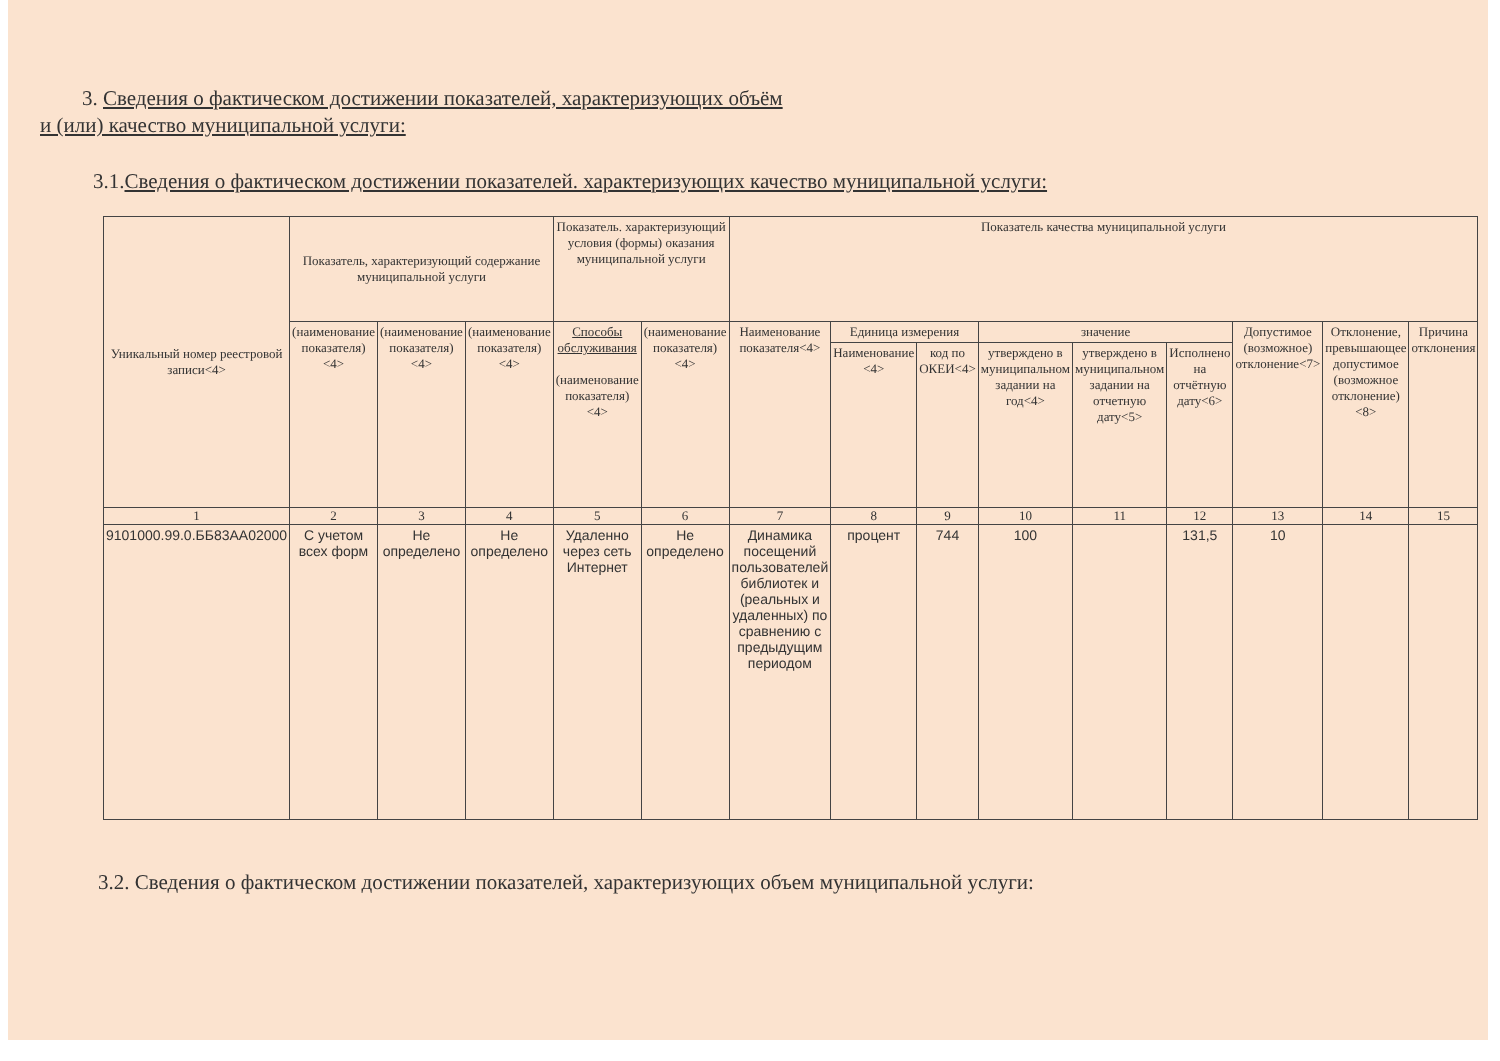3. Сведения о фактическом достижении показателей, характеризующих объём
и (или) качество муниципальной услуги:
3.1.Сведения о фактическом достижении показателей. характеризующих качество муниципальной услуги:
| Уникальный номер реестровой записи<4> | Показатель, характеризующий содержание муниципальной услуги | | | Показатель. характеризующий условия (формы) оказания муниципальной услуги | | Показатель качества муниципальной услуги | | | | | | | | |
| --- | --- | --- | --- | --- | --- | --- | --- | --- | --- | --- | --- | --- | --- | --- |
| | (наименование показателя) <4> | (наименование показателя) <4> | (наименование показателя) <4> | Способы обслуживания (наименование показателя) <4> | (наименование показателя) <4> | Наименование показателя<4> | Единица измерения | | значение | | | Допустимое (возможное) отклонение<7> | Отклонение, превышающее допустимое (возможное отклонение) <8> | Причина отклонения |
| | | | | | | | Наименование <4> | код по ОКЕИ<4> | утверждено в муниципальном задании на год<4> | утверждено в муниципальном задании на отчетную дату<5> | Исполнено на отчётную дату<6> | | | |
| 1 | 2 | 3 | 4 | 5 | 6 | 7 | 8 | 9 | 10 | 11 | 12 | 13 | 14 | 15 |
| 9101000.99.0.ББ83АА02000 | С учетом всех форм | Не определено | Не определено | Удаленно через сеть Интернет | Не определено | Динамика посещений пользователей библиотек и (реальных и удаленных) по сравнению с предыдущим периодом | процент | 744 | 100 | | 131,5 | 10 | | |
3.2. Сведения о фактическом достижении показателей, характеризующих объем муниципальной услуги: